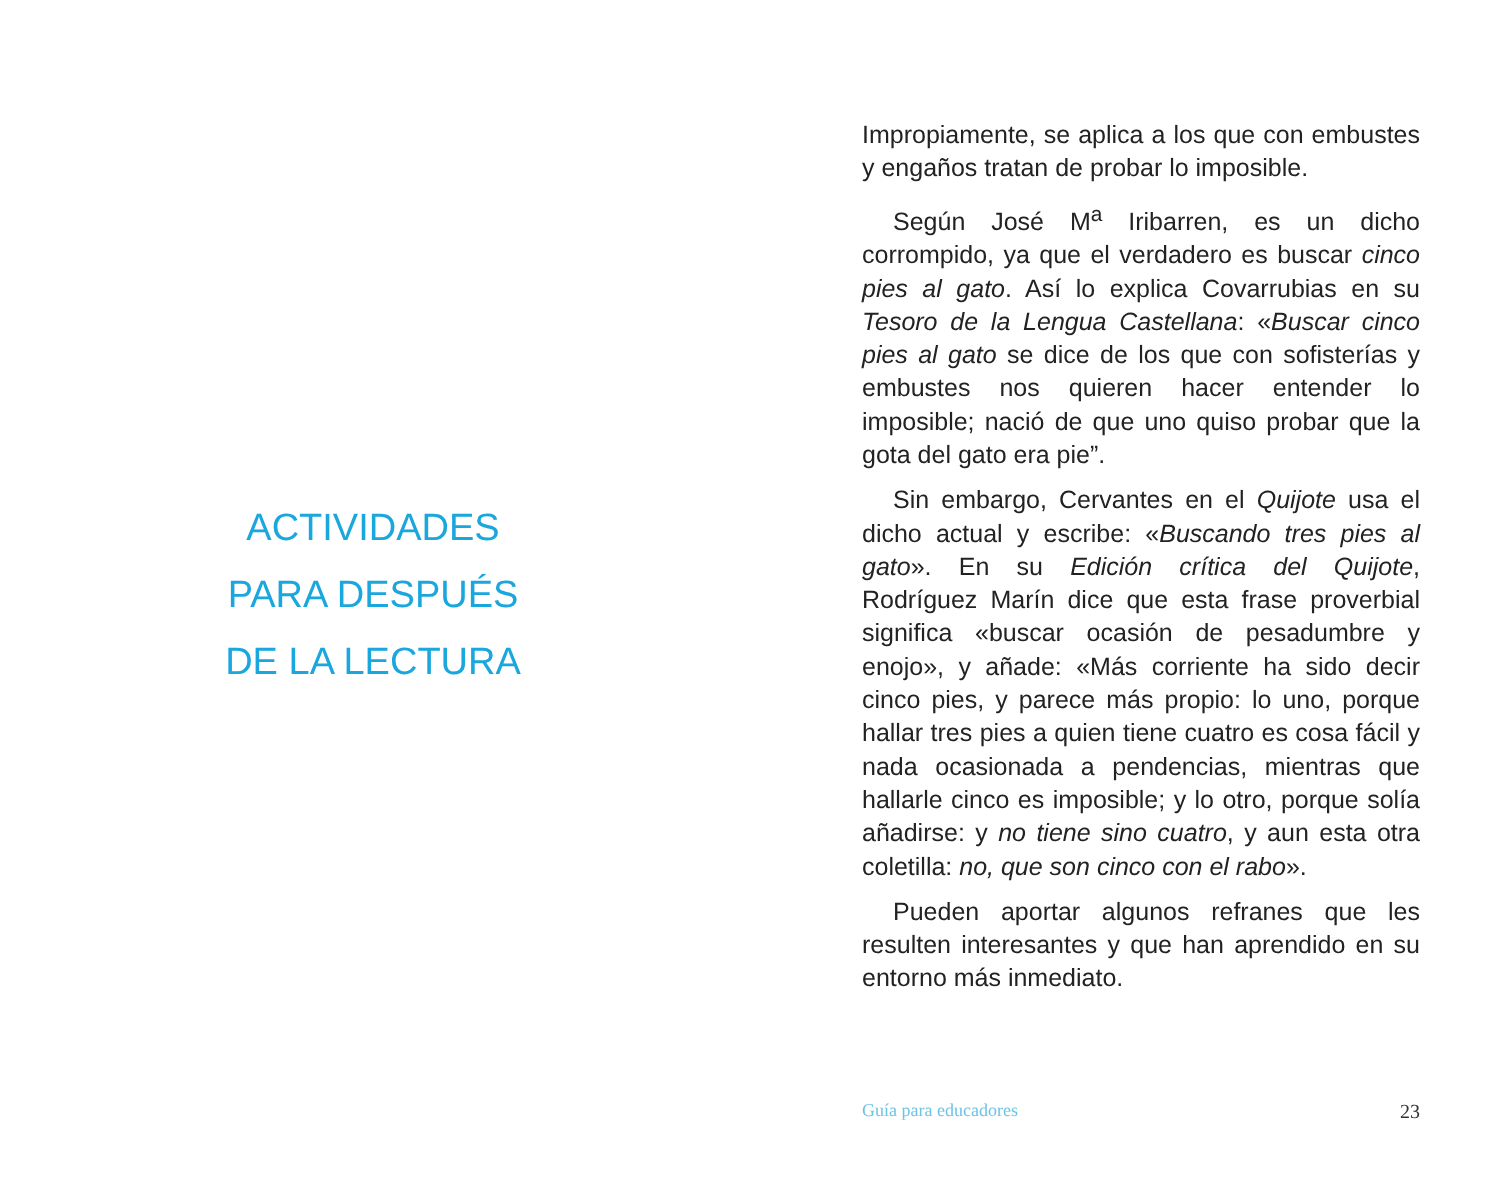ACTIVIDADES
PARA DESPUÉS
DE LA LECTURA
Impropiamente, se aplica a los que con embustes y engaños tratan de probar lo imposible.
Según José M<sup>a</sup> Iribarren, es un dicho corrompido, ya que el verdadero es buscar cinco pies al gato. Así lo explica Covarrubias en su Tesoro de la Lengua Castellana: «Buscar cinco pies al gato se dice de los que con sofisterías y embustes nos quieren hacer entender lo imposible; nació de que uno quiso probar que la gota del gato era pie”.
Sin embargo, Cervantes en el Quijote usa el dicho actual y escribe: «Buscando tres pies al gato». En su Edición crítica del Quijote, Rodríguez Marín dice que esta frase proverbial significa «buscar ocasión de pesadumbre y enojo», y añade: «Más corriente ha sido decir cinco pies, y parece más propio: lo uno, porque hallar tres pies a quien tiene cuatro es cosa fácil y nada ocasionada a pendencias, mientras que hallarle cinco es imposible; y lo otro, porque solía añadirse: y no tiene sino cuatro, y aun esta otra coletilla: no, que son cinco con el rabo».
Pueden aportar algunos refranes que les resulten interesantes y que han aprendido en su entorno más inmediato.
Guía para educadores 23